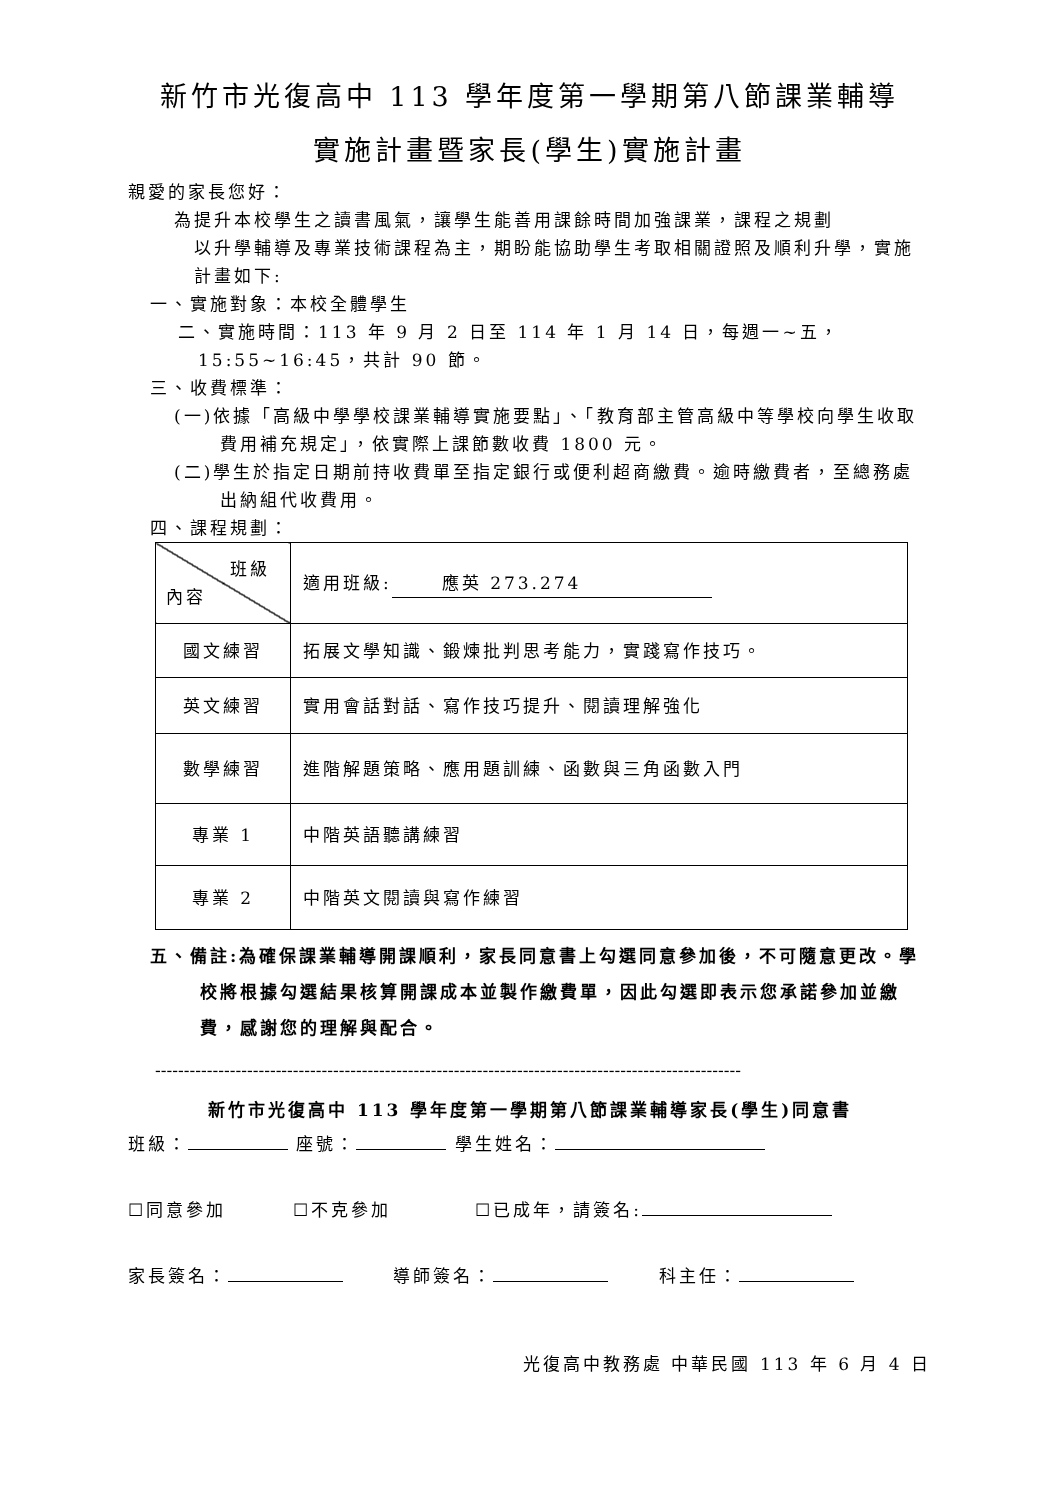新竹市光復高中 113 學年度第一學期第八節課業輔導
實施計畫暨家長(學生)實施計畫
親愛的家長您好：
為提升本校學生之讀書風氣，讓學生能善用課餘時間加強課業，課程之規劃
以升學輔導及專業技術課程為主，期盼能協助學生考取相關證照及順利升學，實施計畫如下:
一、實施對象：本校全體學生
二、實施時間：113 年 9 月 2 日至 114 年 1 月 14 日，每週一~五，15:55~16:45，共計 90 節。
三、收費標準：
(一)依據「高級中學學校課業輔導實施要點」、「教育部主管高級中等學校向學生收取費用補充規定」，依實際上課節數收費 1800 元。
(二)學生於指定日期前持收費單至指定銀行或便利超商繳費。逾時繳費者，至總務處出納組代收費用。
四、課程規劃：
| 班級 內容 | 適用班級: 應英 273.274 |
| 國文練習 | 拓展文學知識、鍛煉批判思考能力，實踐寫作技巧。 |
| 英文練習 | 實用會話對話、寫作技巧提升、閱讀理解強化 |
| 數學練習 | 進階解題策略、應用題訓練、函數與三角函數入門 |
| 專業 1 | 中階英語聽講練習 |
| 專業 2 | 中階英文閱讀與寫作練習 |
五、備註:為確保課業輔導開課順利，家長同意書上勾選同意參加後，不可隨意更改。學校將根據勾選結果核算開課成本並製作繳費單，因此勾選即表示您承諾參加並繳費，感謝您的理解與配合。
------------------------------------------------------------------------------------------------------
新竹市光復高中 113 學年度第一學期第八節課業輔導家長(學生)同意書
班級： 座號： 學生姓名：
☐同意參加 ☐不克參加 ☐已成年，請簽名:
家長簽名： 導師簽名： 科主任：
光復高中教務處 中華民國 113 年 6 月 4 日